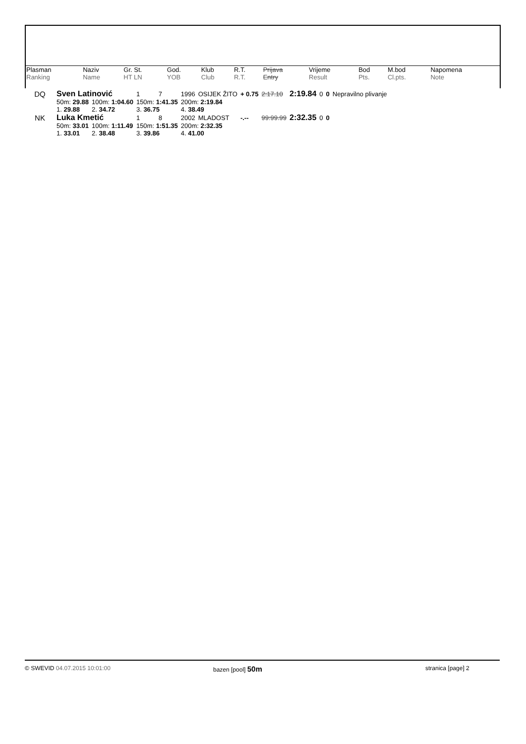| Plasman | Naziv | Gr. St. | God. | Klub | R.T. | Prijava | Vrijeme | Bod | M.bod | Napomena |
| --- | --- | --- | --- | --- | --- | --- | --- | --- | --- | --- |
| Ranking | Name | HT LN | YOB | Club | R.T. | Entry | Result | Pts. | Cl.pts. | Note |
| DQ | Sven Latinović | | | 1 | 7 | 1996 | OSIJEK ŽITO | + 0.75 | 2:17.10 | 2:19.84 | 0 | 0 | Nepravilno plivanje |
| | 50m: 29.88 | 100m: 1:04.60 | 150m: 1:41.35 | | | 200m: 2:19.84 | | | | | | | |
| | 1. 29.88 | 2. 34.72 | 3. 36.75 | | | 4. 38.49 | | | | | | | |
| NK | Luka Kmetić | | | 1 | 8 | 2002 | MLADOST | -.-- | 99:99.99 | 2:32.35 | 0 | 0 | |
| | 50m: 33.01 | 100m: 1:11.49 | 150m: 1:51.35 | | | 200m: 2:32.35 | | | | | | | |
| | 1. 33.01 | 2. 38.48 | 3. 39.86 | | | 4. 41.00 | | | | | | | |
© SWEVID 04.07.2015 10:01:00 bazen [pool] 50m
stranica [page] 2